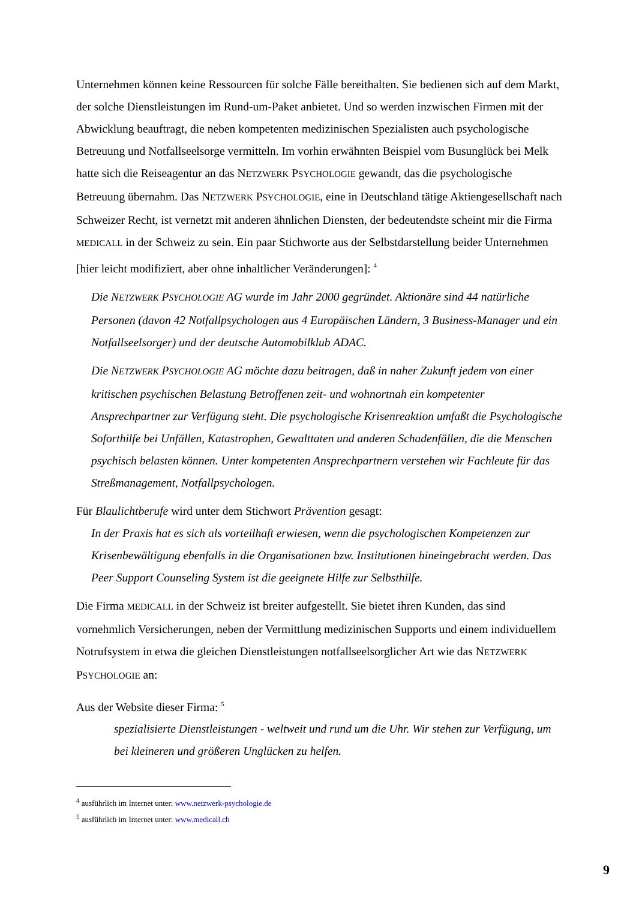Unternehmen können keine Ressourcen für solche Fälle bereithalten. Sie bedienen sich auf dem Markt, der solche Dienstleistungen im Rund-um-Paket anbietet. Und so werden inzwischen Firmen mit der Abwicklung beauftragt, die neben kompetenten medizinischen Spezialisten auch psychologische Betreuung und Notfallseelsorge vermitteln. Im vorhin erwähnten Beispiel vom Busunglück bei Melk hatte sich die Reiseagentur an das NETZWERK PSYCHOLOGIE gewandt, das die psychologische Betreuung übernahm. Das NETZWERK PSYCHOLOGIE, eine in Deutschland tätige Aktiengesellschaft nach Schweizer Recht, ist vernetzt mit anderen ähnlichen Diensten, der bedeutendste scheint mir die Firma MEDICALL in der Schweiz zu sein. Ein paar Stichworte aus der Selbstdarstellung beider Unternehmen [hier leicht modifiziert, aber ohne inhaltlicher Veränderungen]: <sup>4</sup>
Die NETZWERK PSYCHOLOGIE AG wurde im Jahr 2000 gegründet. Aktionäre sind 44 natürliche Personen (davon 42 Notfallpsychologen aus 4 Europäischen Ländern, 3 Business-Manager und ein Notfallseelsorger) und der deutsche Automobilklub ADAC.
Die NETZWERK PSYCHOLOGIE AG möchte dazu beitragen, daß in naher Zukunft jedem von einer kritischen psychischen Belastung Betroffenen zeit- und wohnortnah ein kompetenter Ansprechpartner zur Verfügung steht. Die psychologische Krisenreaktion umfaßt die Psychologische Soforthilfe bei Unfällen, Katastrophen, Gewalttaten und anderen Schadenfällen, die die Menschen psychisch belasten können. Unter kompetenten Ansprechpartnern verstehen wir Fachleute für das Streßmanagement, Notfallpsychologen.
Für Blaulichtberufe wird unter dem Stichwort Prävention gesagt:
In der Praxis hat es sich als vorteilhaft erwiesen, wenn die psychologischen Kompetenzen zur Krisenbewältigung ebenfalls in die Organisationen bzw. Institutionen hineingebracht werden. Das Peer Support Counseling System ist die geeignete Hilfe zur Selbsthilfe.
Die Firma MEDICALL in der Schweiz ist breiter aufgestellt. Sie bietet ihren Kunden, das sind vornehmlich Versicherungen, neben der Vermittlung medizinischen Supports und einem individuellem Notrufsystem in etwa die gleichen Dienstleistungen notfallseelsorglicher Art wie das NETZWERK PSYCHOLOGIE an:
Aus der Website dieser Firma: <sup>5</sup>
spezialisierte Dienstleistungen - weltweit und rund um die Uhr. Wir stehen zur Verfügung, um bei kleineren und größeren Unglücken zu helfen.
<sup>4</sup> ausführlich im Internet unter: www.netzwerk-psychologie.de
<sup>5</sup> ausführlich im Internet unter: www.medicall.ch
9